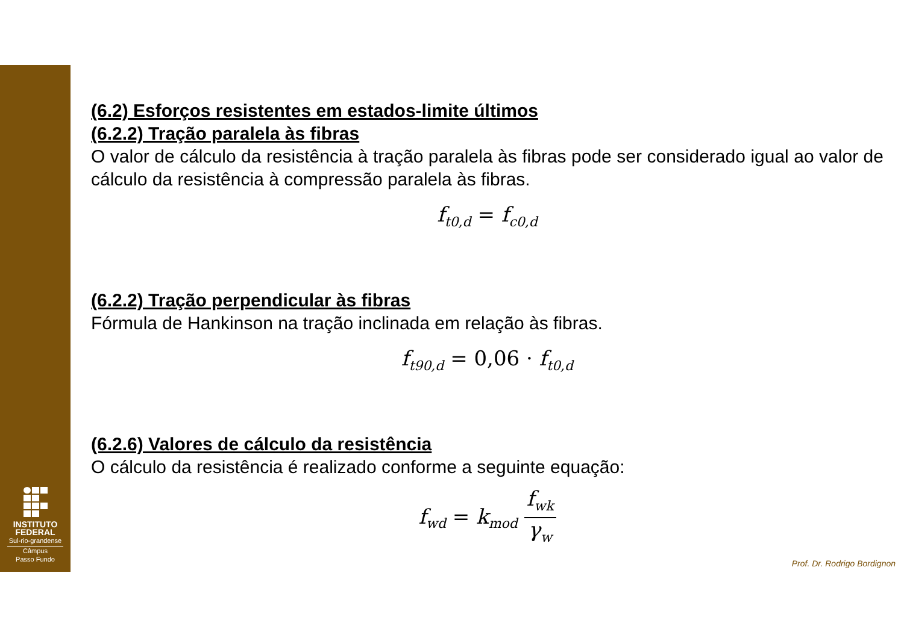INSTITUTO
FEDERAL
Sul-rio-grandense
Câmpus
Passo Fundo
(6.2) Esforços resistentes em estados-limite últimos
(6.2.2) Tração paralela às fibras
O valor de cálculo da resistência à tração paralela às fibras pode ser considerado igual ao valor de cálculo da resistência à compressão paralela às fibras.
f<sub>t0,d</sub> = f<sub>c0,d</sub>
(6.2.2) Tração perpendicular às fibras
Fórmula de Hankinson na tração inclinada em relação às fibras.
f<sub>t90,d</sub> = 0,06 · f<sub>t0,d</sub>
(6.2.6) Valores de cálculo da resistência
O cálculo da resistência é realizado conforme a seguinte equação:
f<sub>wd</sub> = k<sub>mod</sub> f<sub>wk</sub> γ<sub>w</sub>
Prof. Dr. Rodrigo Bordignon